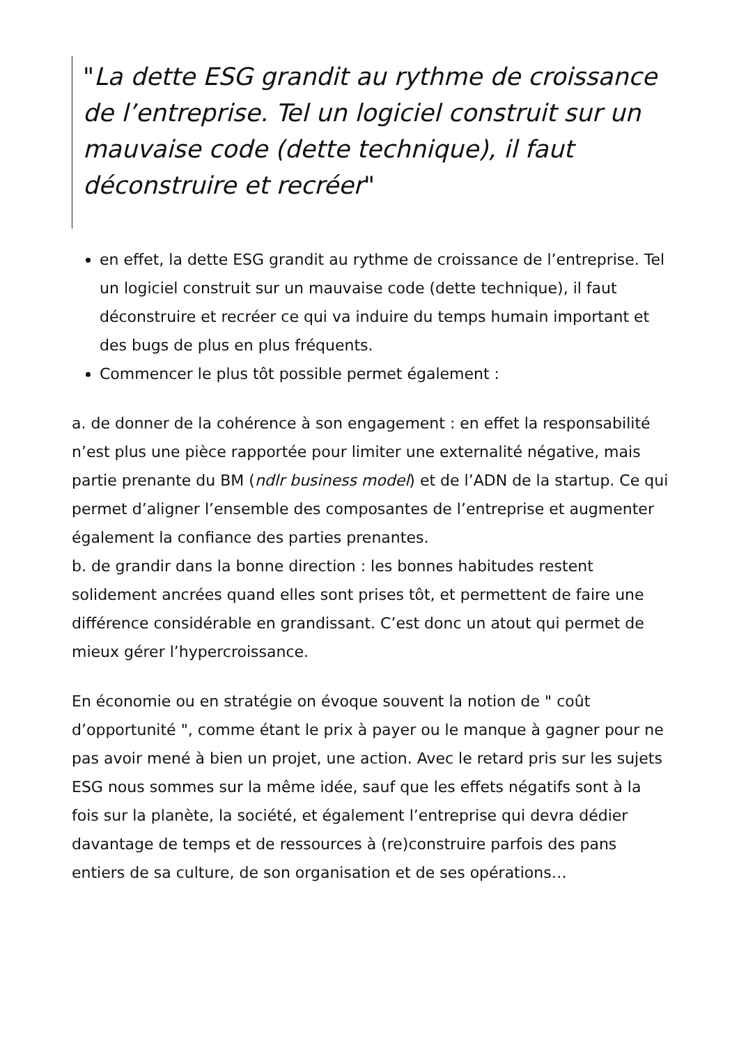"La dette ESG grandit au rythme de croissance de l’entreprise. Tel un logiciel construit sur un mauvaise code (dette technique), il faut déconstruire et recréer"
en effet, la dette ESG grandit au rythme de croissance de l’entreprise. Tel un logiciel construit sur un mauvaise code (dette technique), il faut déconstruire et recréer ce qui va induire du temps humain important et des bugs de plus en plus fréquents.
Commencer le plus tôt possible permet également :
a. de donner de la cohérence à son engagement : en effet la responsabilité n’est plus une pièce rapportée pour limiter une externalité négative, mais partie prenante du BM (ndlr business model) et de l’ADN de la startup. Ce qui permet d’aligner l’ensemble des composantes de l’entreprise et augmenter également la confiance des parties prenantes.
b. de grandir dans la bonne direction : les bonnes habitudes restent solidement ancrées quand elles sont prises tôt, et permettent de faire une différence considérable en grandissant. C’est donc un atout qui permet de mieux gérer l’hypercroissance.
En économie ou en stratégie on évoque souvent la notion de " coût d’opportunité ", comme étant le prix à payer ou le manque à gagner pour ne pas avoir mené à bien un projet, une action. Avec le retard pris sur les sujets ESG nous sommes sur la même idée, sauf que les effets négatifs sont à la fois sur la planète, la société, et également l’entreprise qui devra dédier davantage de temps et de ressources à (re)construire parfois des pans entiers de sa culture, de son organisation et de ses opérations…